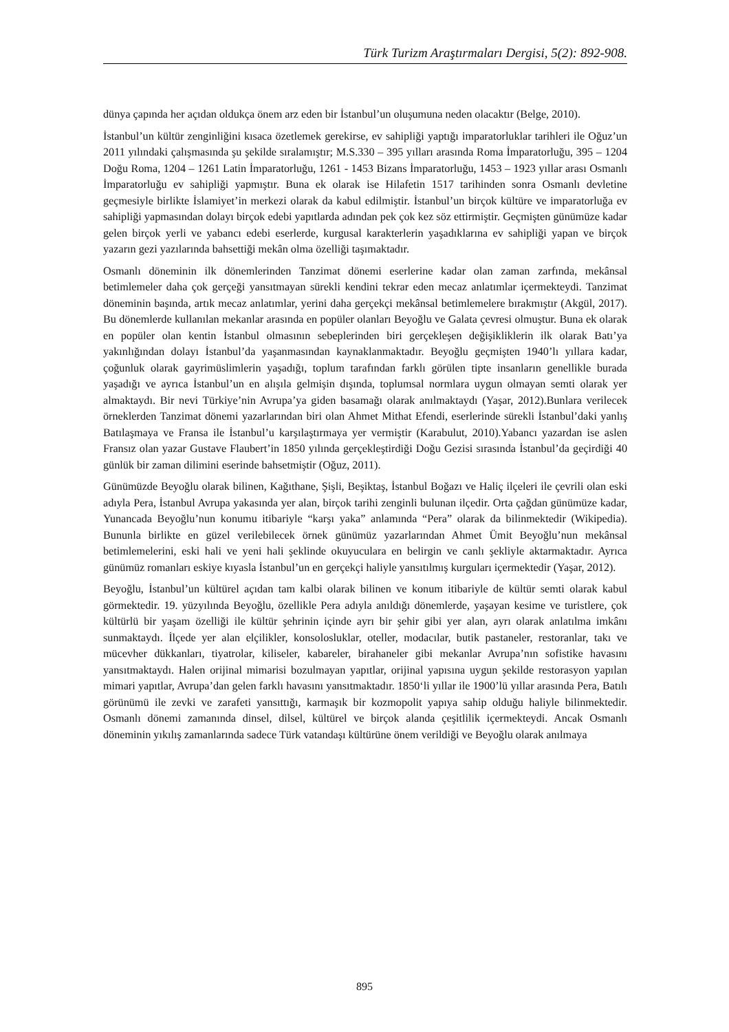Türk Turizm Araştırmaları Dergisi, 5(2): 892-908.
dünya çapında her açıdan oldukça önem arz eden bir İstanbul’un oluşumuna neden olacaktır (Belge, 2010).
İstanbul’un kültür zenginliğini kısaca özetlemek gerekirse, ev sahipliği yaptığı imparatorluklar tarihleri ile Oğuz’un 2011 yılındaki çalışmasında şu şekilde sıralamıştır; M.S.330 – 395 yılları arasında Roma İmparatorluğu, 395 – 1204 Doğu Roma, 1204 – 1261 Latin İmparatorluğu, 1261 - 1453 Bizans İmparatorluğu, 1453 – 1923 yıllar arası Osmanlı İmparatorluğu ev sahipliği yapmıştır. Buna ek olarak ise Hilafetin 1517 tarihinden sonra Osmanlı devletine geçmesiyle birlikte İslamiyet’in merkezi olarak da kabul edilmiştir. İstanbul’un birçok kültüre ve imparatorluğa ev sahipliği yapmasından dolayı birçok edebi yapıtlarda adından pek çok kez söz ettirmiştir. Geçmişten günümüze kadar gelen birçok yerli ve yabancı edebi eserlerde, kurgusal karakterlerin yaşadıklarına ev sahipliği yapan ve birçok yazarın gezi yazılarında bahsettiği mekân olma özelliği taşımaktadır.
Osmanlı döneminin ilk dönemlerinden Tanzimat dönemi eserlerine kadar olan zaman zarfında, mekânsal betimlemeler daha çok gerçeği yansıtmayan sürekli kendini tekrar eden mecaz anlatımlar içermekteydi. Tanzimat döneminin başında, artık mecaz anlatımlar, yerini daha gerçekçi mekânsal betimlemelere bırakmıştır (Akgül, 2017). Bu dönemlerde kullanılan mekanlar arasında en popüler olanları Beyoğlu ve Galata çevresi olmuştur. Buna ek olarak en popüler olan kentin İstanbul olmasının sebeplerinden biri gerçekleşen değişikliklerin ilk olarak Batı’ya yakınlığından dolayı İstanbul’da yaşanmasından kaynaklanmaktadır. Beyoğlu geçmişten 1940’lı yıllara kadar, çoğunluk olarak gayrimüslimlerin yaşadığı, toplum tarafından farklı görülen tipte insanların genellikle burada yaşadığı ve ayrıca İstanbul’un en alışıla gelmişin dışında, toplumsal normlara uygun olmayan semti olarak yer almaktaydı. Bir nevi Türkiye’nin Avrupa’ya giden basamağı olarak anılmaktaydı (Yaşar, 2012).Bunlara verilecek örneklerden Tanzimat dönemi yazarlarından biri olan Ahmet Mithat Efendi, eserlerinde sürekli İstanbul’daki yanlış Batılaşmaya ve Fransa ile İstanbul’u karşılaştırmaya yer vermiştir (Karabulut, 2010).Yabancı yazardan ise aslen Fransız olan yazar Gustave Flaubert’in 1850 yılında gerçekleştirdiği Doğu Gezisi sırasında İstanbul’da geçirdiği 40 günlük bir zaman dilimini eserinde bahsetmiştir (Oğuz, 2011).
Günümüzde Beyoğlu olarak bilinen, Kağıthane, Şişli, Beşiktaş, İstanbul Boğazı ve Haliç ilçeleri ile çevrili olan eski adıyla Pera, İstanbul Avrupa yakasında yer alan, birçok tarihi zenginli bulunan ilçedir. Orta çağdan günümüze kadar, Yunancada Beyoğlu’nun konumu itibariyle “karşı yaka” anlamında “Pera” olarak da bilinmektedir (Wikipedia). Bununla birlikte en güzel verilebilecek örnek günümüz yazarlarından Ahmet Ümit Beyoğlu’nun mekânsal betimlemelerini, eski hali ve yeni hali şeklinde okuyuculara en belirgin ve canlı şekliyle aktarmaktadır. Ayrıca günümüz romanları eskiye kıyasla İstanbul’un en gerçekçi haliyle yansıtılmış kurguları içermektedir (Yaşar, 2012).
Beyoğlu, İstanbul’un kültürel açıdan tam kalbi olarak bilinen ve konum itibariyle de kültür semti olarak kabul görmektedir. 19. yüzyılında Beyoğlu, özellikle Pera adıyla anıldığı dönemlerde, yaşayan kesime ve turistlere, çok kültürlü bir yaşam özelliği ile kültür şehrinin içinde ayrı bir şehir gibi yer alan, ayrı olarak anlatılma imkânı sunmaktaydı. İlçede yer alan elçilikler, konsolosluklar, oteller, modacılar, butik pastaneler, restoranlar, takı ve mücevher dükkanları, tiyatrolar, kiliseler, kabareler, birahaneler gibi mekanlar Avrupa’nın sofistike havasını yansıtmaktaydı. Halen orijinal mimarisi bozulmayan yapıtlar, orijinal yapısına uygun şekilde restorasyon yapılan mimari yapıtlar, Avrupa’dan gelen farklı havasını yansıtmaktadır. 1850‘li yıllar ile 1900’lü yıllar arasında Pera, Batılı görünümü ile zevki ve zarafeti yansıttığı, karmaşık bir kozmopolit yapıya sahip olduğu haliyle bilinmektedir. Osmanlı dönemi zamanında dinsel, dilsel, kültürel ve birçok alanda çeşitlilik içermekteydi. Ancak Osmanlı döneminin yıkılış zamanlarında sadece Türk vatandaşı kültürüne önem verildiği ve Beyoğlu olarak anılmaya
895